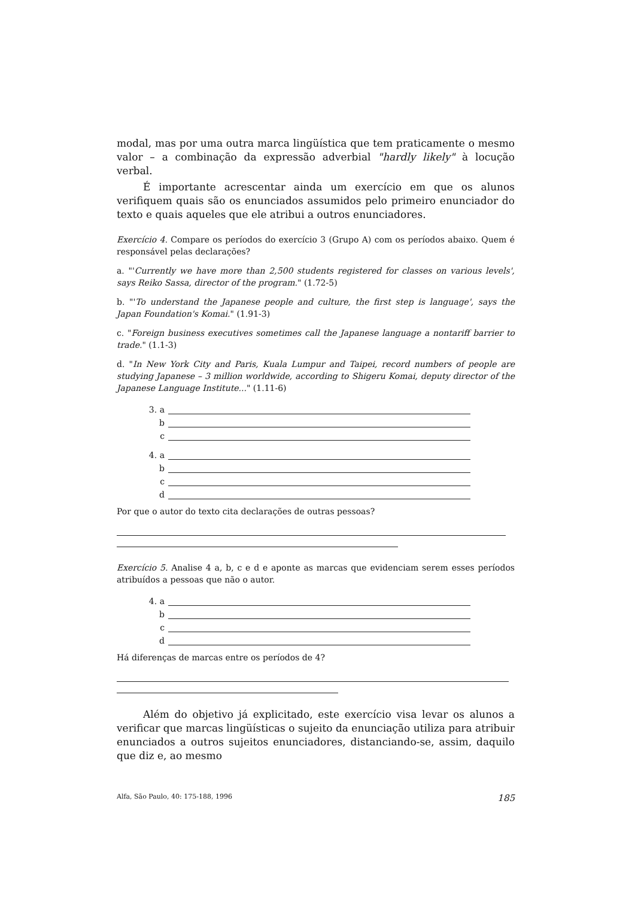modal, mas por uma outra marca lingüística que tem praticamente o mesmo valor – a combinação da expressão adverbial "hardly likely" à locução verbal.
É importante acrescentar ainda um exercício em que os alunos verifiquem quais são os enunciados assumidos pelo primeiro enunciador do texto e quais aqueles que ele atribui a outros enunciadores.
Exercício 4. Compare os períodos do exercício 3 (Grupo A) com os períodos abaixo. Quem é responsável pelas declarações?
a. "'Currently we have more than 2,500 students registered for classes on various levels', says Reiko Sassa, director of the program." (1.72-5)
b. "'To understand the Japanese people and culture, the first step is language', says the Japan Foundation's Komai." (1.91-3)
c. "Foreign business executives sometimes call the Japanese language a nontariff barrier to trade." (1.1-3)
d. "In New York City and Paris, Kuala Lumpur and Taipei, record numbers of people are studying Japanese – 3 million worldwide, according to Shigeru Komai, deputy director of the Japanese Language Institute..." (1.11-6)
3. a
b
c
4. a
b
c
d
Por que o autor do texto cita declarações de outras pessoas?
Exercício 5. Analise 4 a, b, c e d e aponte as marcas que evidenciam serem esses períodos atribuídos a pessoas que não o autor.
4. a
b
c
d
Há diferenças de marcas entre os períodos de 4?
Além do objetivo já explicitado, este exercício visa levar os alunos a verificar que marcas lingüísticas o sujeito da enunciação utiliza para atribuir enunciados a outros sujeitos enunciadores, distanciando-se, assim, daquilo que diz e, ao mesmo
Alfa, São Paulo, 40: 175-188, 1996 185